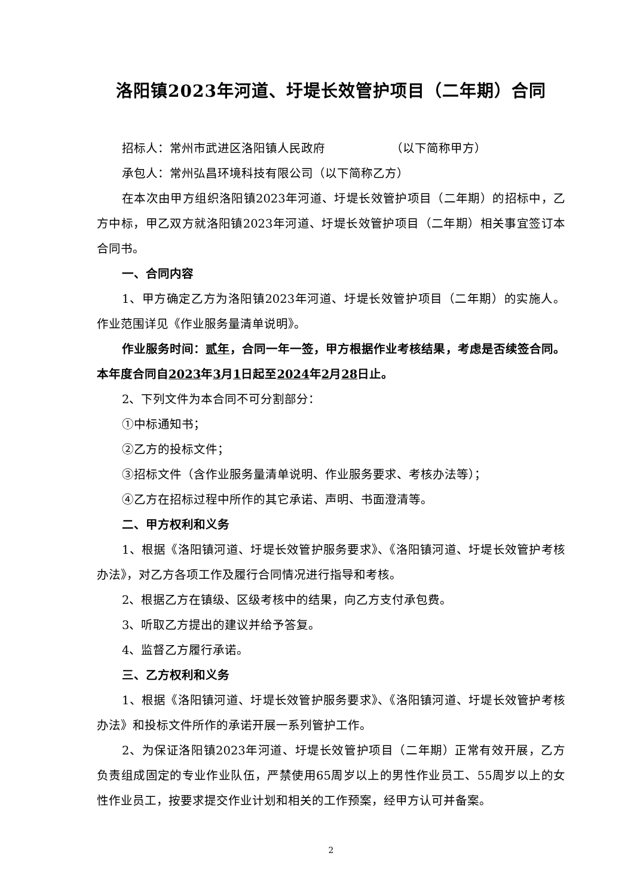洛阳镇2023年河道、圩堤长效管护项目（二年期）合同
招标人：常州市武进区洛阳镇人民政府　　　　　　（以下简称甲方）
承包人：常州弘昌环境科技有限公司（以下简称乙方）
在本次由甲方组织洛阳镇2023年河道、圩堤长效管护项目（二年期）的招标中，乙方中标，甲乙双方就洛阳镇2023年河道、圩堤长效管护项目（二年期）相关事宜签订本合同书。
一、合同内容
1、甲方确定乙方为洛阳镇2023年河道、圩堤长效管护项目（二年期）的实施人。作业范围详见《作业服务量清单说明》。
作业服务时间：贰年，合同一年一签，甲方根据作业考核结果，考虑是否续签合同。本年度合同自2023年3月1日起至2024年2月28日止。
2、下列文件为本合同不可分割部分：
①中标通知书；
②乙方的投标文件；
③招标文件（含作业服务量清单说明、作业服务要求、考核办法等）；
④乙方在招标过程中所作的其它承诺、声明、书面澄清等。
二、甲方权利和义务
1、根据《洛阳镇河道、圩堤长效管护服务要求》、《洛阳镇河道、圩堤长效管护考核办法》，对乙方各项工作及履行合同情况进行指导和考核。
2、根据乙方在镇级、区级考核中的结果，向乙方支付承包费。
3、听取乙方提出的建议并给予答复。
4、监督乙方履行承诺。
三、乙方权利和义务
1、根据《洛阳镇河道、圩堤长效管护服务要求》、《洛阳镇河道、圩堤长效管护考核办法》和投标文件所作的承诺开展一系列管护工作。
2、为保证洛阳镇2023年河道、圩堤长效管护项目（二年期）正常有效开展，乙方负责组成固定的专业作业队伍，严禁使用65周岁以上的男性作业员工、55周岁以上的女性作业员工，按要求提交作业计划和相关的工作预案，经甲方认可并备案。
2